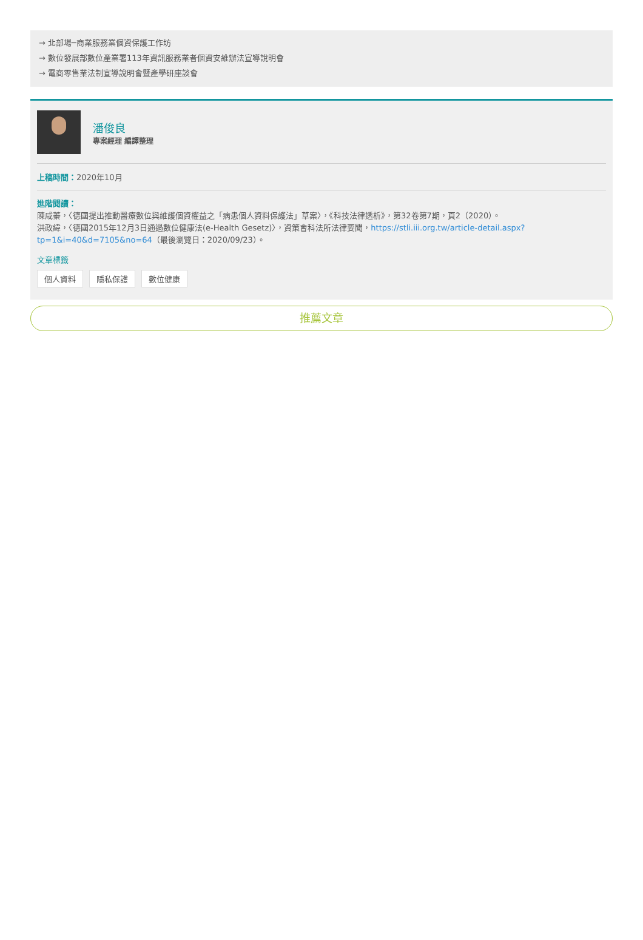→ 北部場─商業服務業個資保護工作坊
→ 數位發展部數位產業署113年資訊服務業者個資安維辦法宣導說明會
→ 電商零售業法制宣導說明會暨產學研座談會
潘俊良
專案經理 編譯整理
上稿時間：2020年10月
進階閱讀：
陳咸蓁，〈德國提出推動醫療數位與維護個資權益之「病患個人資料保護法」草案〉，《科技法律透析》，第32卷第7期，頁2（2020）。
洪政緯，〈德國2015年12月3日通過數位健康法(e-Health Gesetz)〉，資策會科法所法律要聞，https://stli.iii.org.tw/article-detail.aspx?tp=1&i=40&d=7105&no=64（最後瀏覽日：2020/09/23）。
文章標籤
個人資料 隱私保護 數位健康
推薦文章